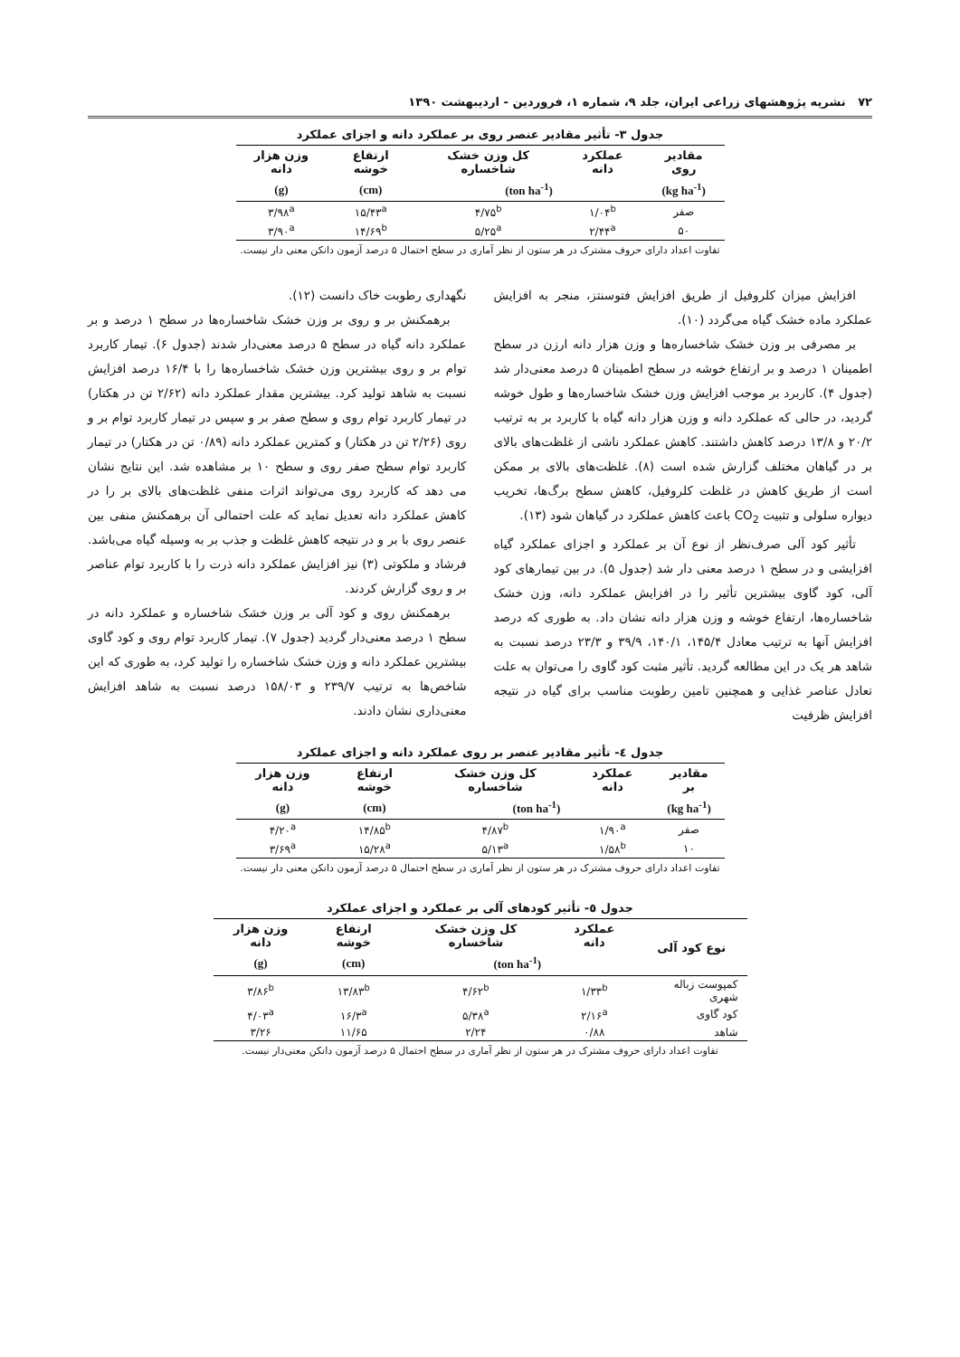۷۲ نشریه پژوهشهای زراعی ایران، جلد ۹، شماره ۱، فروردین - اردیبهشت ۱۳۹۰
جدول ۳- تأثیر مقادیر عنصر روی بر عملکرد دانه و اجزای عملکرد
| مقادیر روی | عملکرد دانه | کل وزن خشک شاخساره | ارتفاع خوشه | وزن هزار دانه |
| --- | --- | --- | --- | --- |
| (kg ha<sup>-1</sup>) | (ton ha<sup>-1</sup>) | | (cm) | (g) |
| صفر | ۱/۰۴<sup>b</sup> | ۴/۷۵<sup>b</sup> | ۱۵/۴۳<sup>a</sup> | ۳/۹۸<sup>a</sup> |
| ۵۰ | ۲/۴۴<sup>a</sup> | ۵/۲۵<sup>a</sup> | ۱۴/۶۹<sup>b</sup> | ۳/۹۰<sup>a</sup> |
تفاوت اعداد دارای حروف مشترک در هر ستون از نظر آماری در سطح احتمال ۵ درصد آزمون دانکن معنی دار نیست.
افزایش میزان کلروفیل از طریق افزایش فتوسنتز، منجر به افزایش عملکرد ماده خشک گیاه می‌گردد (۱۰).
بر مصرفی بر وزن خشک شاخساره‌ها و وزن هزار دانه ارزن در سطح اطمینان ۱ درصد و بر ارتفاع خوشه در سطح اطمینان ۵ درصد معنی‌دار شد (جدول ۴). کاربرد بر موجب افزایش وزن خشک شاخساره‌ها و طول خوشه گردید، در حالی که عملکرد دانه و وزن هزار دانه گیاه با کاربرد بر به ترتیب ۲۰/۲ و ۱۳/۸ درصد کاهش داشتند. کاهش عملکرد ناشی از غلظت‌های بالای بر در گیاهان مختلف گزارش شده است (۸). غلظت‌های بالای بر ممکن است از طریق کاهش در غلظت کلروفیل، کاهش سطح برگ‌ها، تخریب دیواره سلولی و تثبیت CO<sub>2</sub> باعث کاهش عملکرد در گیاهان شود (۱۳).
تأثیر کود آلی صرف‌نظر از نوع آن بر عملکرد و اجزای عملکرد گیاه افزایشی و در سطح ۱ درصد معنی دار شد (جدول ۵). در بین تیمارهای کود آلی، کود گاوی بیشترین تأثیر را در افزایش عملکرد دانه، وزن خشک شاخساره‌ها، ارتفاع خوشه و وزن هزار دانه نشان داد. به طوری که درصد افزایش آنها به ترتیب معادل ۱۴۵/۴، ۱۴۰/۱، ۳۹/۹ و ۲۳/۳ درصد نسبت به شاهد هر یک در این مطالعه گردید. تأثیر مثبت کود گاوی را می‌توان به علت تعادل عناصر غذایی و همچنین تامین رطوبت مناسب برای گیاه در نتیجه افزایش ظرفیت
نگهداری رطوبت خاک دانست (۱۲).
برهمکنش بر و روی بر وزن خشک شاخساره‌ها در سطح ۱ درصد و بر عملکرد دانه گیاه در سطح ۵ درصد معنی‌دار شدند (جدول ۶). تیمار کاربرد توام بر و روی بیشترین وزن خشک شاخساره‌ها را با ۱۶/۴ درصد افزایش نسبت به شاهد تولید کرد. بیشترین مقدار عملکرد دانه (۲/۶۲ تن در هکتار) در تیمار کاربرد توام روی و سطح صفر بر و سپس در تیمار کاربرد توام بر و روی (۲/۲۶ تن در هکتار) و کمترین عملکرد دانه (۰/۸۹ تن در هکتار) در تیمار کاربرد توام سطح صفر روی و سطح ۱۰ بر مشاهده شد. این نتایج نشان می دهد که کاربرد روی می‌تواند اثرات منفی غلظت‌های بالای بر را در کاهش عملکرد دانه تعدیل نماید که علت احتمالی آن برهمکنش منفی بین عنصر روی با بر و در نتیجه کاهش غلظت و جذب بر به وسیله گیاه می‌باشد. فرشاد و ملکوتی (۳) نیز افزایش عملکرد دانه ذرت را با کاربرد توام عناصر بر و روی گزارش کردند.
برهمکنش روی و کود آلی بر وزن خشک شاخساره و عملکرد دانه در سطح ۱ درصد معنی‌دار گردید (جدول ۷). تیمار کاربرد توام روی و کود گاوی بیشترین عملکرد دانه و وزن خشک شاخساره را تولید کرد، به طوری که این شاخص‌ها به ترتیب ۲۳۹/۷ و ۱۵۸/۰۳ درصد نسبت به شاهد افزایش معنی‌داری نشان دادند.
جدول ٤- تأثیر مقادیر عنصر بر روی عملکرد دانه و اجزای عملکرد
| مقادیر بر | عملکرد دانه | کل وزن خشک شاخساره | ارتفاع خوشه | وزن هزار دانه |
| --- | --- | --- | --- | --- |
| (kg ha<sup>-1</sup>) | (ton ha<sup>-1</sup>) | | (cm) | (g) |
| صفر | ۱/۹۰<sup>a</sup> | ۴/۸۷<sup>b</sup> | ۱۴/۸۵<sup>b</sup> | ۴/۲۰<sup>a</sup> |
| ۱۰ | ۱/۵۸<sup>b</sup> | ۵/۱۳<sup>a</sup> | ۱۵/۲۸<sup>a</sup> | ۳/۶۹<sup>a</sup> |
تفاوت اعداد دارای حروف مشترک در هر ستون از نظر آماری در سطح احتمال ۵ درصد آزمون دانکن معنی دار نیست.
جدول ٥- تأثیر کودهای آلی بر عملکرد و اجزای عملکرد
| نوع کود آلی | عملکرد دانه | کل وزن خشک شاخساره | ارتفاع خوشه | وزن هزار دانه |
| --- | --- | --- | --- | --- |
| | (ton ha<sup>-1</sup>) | | (cm) | (g) |
| کمپوست زباله شهری | ۱/۳۳<sup>b</sup> | ۴/۶۲<sup>b</sup> | ۱۳/۸۳<sup>b</sup> | ۳/۸۶<sup>b</sup> |
| کود گاوی | ۲/۱۶<sup>a</sup> | ۵/۳۸<sup>a</sup> | ۱۶/۳<sup>a</sup> | ۴/۰۳<sup>a</sup> |
| شاهد | ۰/۸۸ | ۲/۲۴ | ۱۱/۶۵ | ۳/۲۶ |
تفاوت اعداد دارای حروف مشترک در هر ستون از نظر آماری در سطح احتمال ۵ درصد آزمون دانکن معنی‌دار نیست.